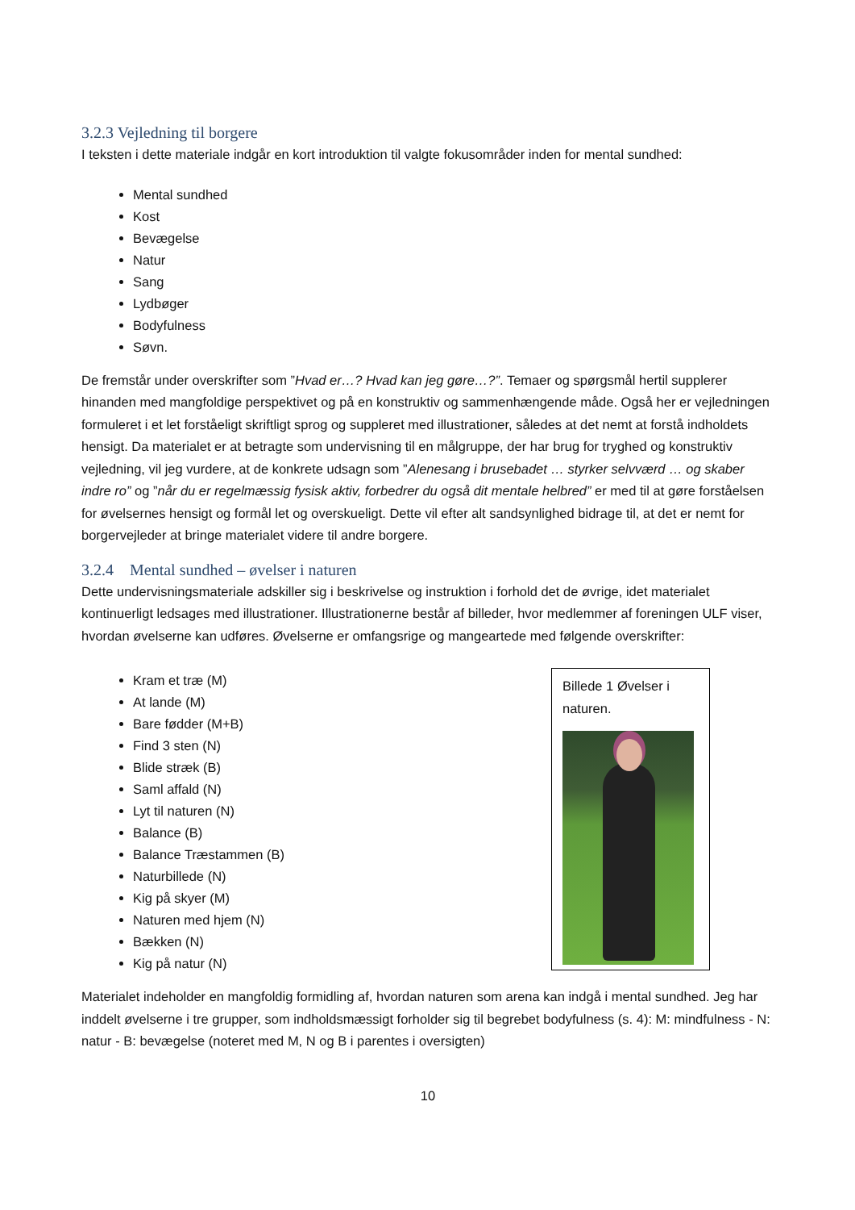3.2.3 Vejledning til borgere
I teksten i dette materiale indgår en kort introduktion til valgte fokusområder inden for mental sundhed:
Mental sundhed
Kost
Bevægelse
Natur
Sang
Lydbøger
Bodyfulness
Søvn.
De fremstår under overskrifter som ”Hvad er…? Hvad kan jeg gøre…?”. Temaer og spørgsmål hertil supplerer hinanden med mangfoldige perspektivet og på en konstruktiv og sammenhængende måde. Også her er vejledningen formuleret i et let forståeligt skriftligt sprog og suppleret med illustrationer, således at det nemt at forstå indholdets hensigt. Da materialet er at betragte som undervisning til en målgruppe, der har brug for tryghed og konstruktiv vejledning, vil jeg vurdere, at de konkrete udsagn som ”Alenesang i brusebadet … styrker selvværd … og skaber indre ro” og ”når du er regelmæssig fysisk aktiv, forbedrer du også dit mentale helbred” er med til at gøre forståelsen for øvelsernes hensigt og formål let og overskueligt. Dette vil efter alt sandsynlighed bidrage til, at det er nemt for borgervejleder at bringe materialet videre til andre borgere.
3.2.4 Mental sundhed – øvelser i naturen
Dette undervisningsmateriale adskiller sig i beskrivelse og instruktion i forhold det de øvrige, idet materialet kontinuerligt ledsages med illustrationer. Illustrationerne består af billeder, hvor medlemmer af foreningen ULF viser, hvordan øvelserne kan udføres. Øvelserne er omfangsrige og mangeartede med følgende overskrifter:
Kram et træ (M)
At lande (M)
Bare fødder (M+B)
Find 3 sten (N)
Blide stræk (B)
Saml affald (N)
Lyt til naturen (N)
Balance (B)
Balance Træstammen (B)
Naturbillede (N)
Kig på skyer (M)
Naturen med hjem (N)
Bækken (N)
Kig på natur (N)
Billede 1 Øvelser i naturen.
Materialet indeholder en mangfoldig formidling af, hvordan naturen som arena kan indgå i mental sundhed. Jeg har inddelt øvelserne i tre grupper, som indholdsmæssigt forholder sig til begrebet bodyfulness (s. 4): M: mindfulness - N: natur - B: bevægelse (noteret med M, N og B i parentes i oversigten)
10